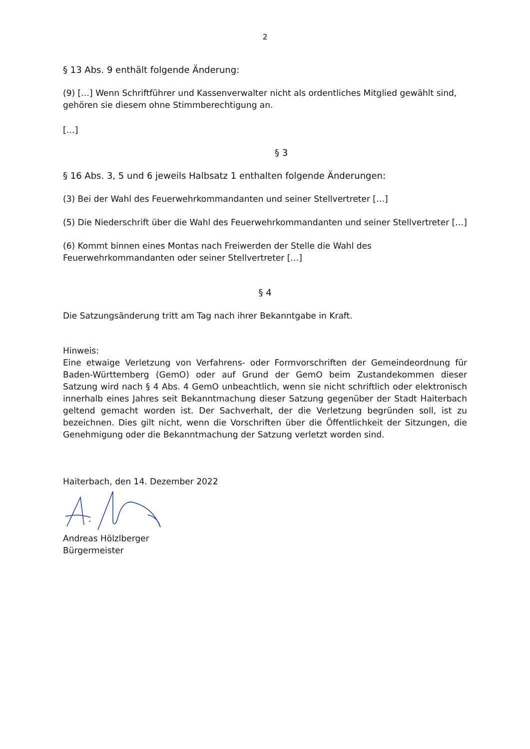2
§ 13 Abs. 9 enthält folgende Änderung:
(9) […] Wenn Schriftführer und Kassenverwalter nicht als ordentliches Mitglied gewählt sind, gehören sie diesem ohne Stimmberechtigung an.
[…]
§ 3
§ 16 Abs. 3, 5 und 6 jeweils Halbsatz 1 enthalten folgende Änderungen:
(3) Bei der Wahl des Feuerwehrkommandanten und seiner Stellvertreter […]
(5) Die Niederschrift über die Wahl des Feuerwehrkommandanten und seiner Stellvertreter […]
(6) Kommt binnen eines Montas nach Freiwerden der Stelle die Wahl des
Feuerwehrkommandanten oder seiner Stellvertreter […]
§ 4
Die Satzungsänderung tritt am Tag nach ihrer Bekanntgabe in Kraft.
Hinweis:
Eine etwaige Verletzung von Verfahrens- oder Formvorschriften der Gemeindeordnung für Baden-Württemberg (GemO) oder auf Grund der GemO beim Zustandekommen dieser Satzung wird nach § 4 Abs. 4 GemO unbeachtlich, wenn sie nicht schriftlich oder elektronisch innerhalb eines Jahres seit Bekanntmachung dieser Satzung gegenüber der Stadt Haiterbach geltend gemacht worden ist. Der Sachverhalt, der die Verletzung begründen soll, ist zu bezeichnen. Dies gilt nicht, wenn die Vorschriften über die Öffentlichkeit der Sitzungen, die Genehmigung oder die Bekanntmachung der Satzung verletzt worden sind.
Haiterbach, den 14. Dezember 2022
Andreas Hölzlberger
Bürgermeister